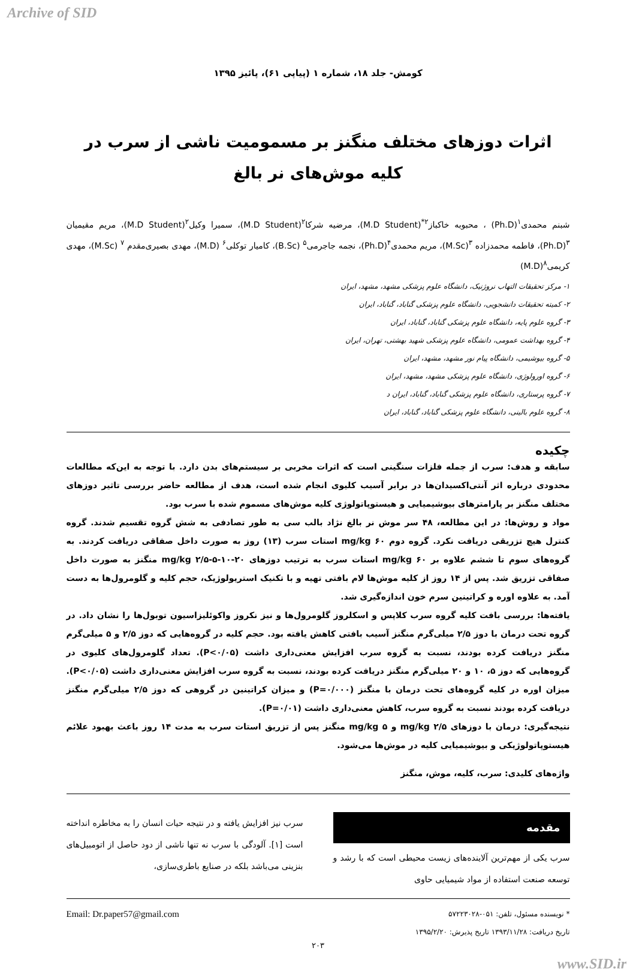Archive of SID
کومش- جلد ۱۸، شماره ۱ (پیاپی ۶۱)، پائیز ۱۳۹۵
اثرات دوزهای مختلف منگنز بر مسمومیت ناشی از سرب در کلیه موش‌های نر بالغ
شبنم محمدی<sup>۱</sup>(Ph.D) ، محبوبه خاکباز<sup>۲*</sup>(M.D Student)، مرضیه شرکا<sup>۲</sup>(M.D Student)، سمیرا وکیل<sup>۲</sup>(M.D Student)، مریم مقیمیان <sup>۳</sup>(Ph.D)، فاطمه محمدزاده <sup>۳</sup>(M.Sc)، مریم محمدی<sup>۴</sup>(Ph.D)، نجمه جاجرمی<sup>۵</sup> (B.Sc)، کامیار توکلی<sup>۶</sup> (M.D)، مهدی بصیری‌مقدم <sup>۷</sup> (M.Sc)، مهدی کریمی<sup>۸</sup>(M.D)
۱- مرکز تحقیقات التهاب نروژنیک، دانشگاه علوم پزشکی مشهد، مشهد، ایران
۲- کمیته تحقیقات دانشجویی، دانشگاه علوم پزشکی گناباد، گناباد، ایران
۳- گروه علوم پایه، دانشگاه علوم پزشکی گناباد، گناباد، ایران
۴- گروه بهداشت عمومی، دانشگاه علوم پزشکی شهید بهشتی، تهران، ایران
۵- گروه بیوشیمی، دانشگاه پیام نور مشهد، مشهد، ایران
۶- گروه اورولوژی، دانشگاه علوم پزشکی مشهد، مشهد، ایران
۷- گروه پرستاری، دانشگاه علوم پزشکی گناباد، گناباد، ایران د
۸- گروه علوم بالینی، دانشگاه علوم پزشکی گناباد، گناباد، ایران
چکیده
سابقه و هدف: سرب از جمله فلزات سنگینی است که اثرات مخربی بر سیستم‌های بدن دارد. با توجه به این‌که مطالعات محدودی درباره اثر آنتی‌اکسیدان‌ها در برابر آسیب کلیوی انجام شده است، هدف از مطالعه حاضر بررسی تاثیر دوزهای مختلف منگنز بر پارامترهای بیوشیمیایی و هیستوپاتولوژی کلیه موش‌های مسموم شده با سرب بود.
مواد و روش‌ها: در این مطالعه، ۴۸ سر موش نر بالغ نژاد بالب سی به طور تصادفی به شش گروه تقسیم شدند. گروه کنترل هیچ تزریقی دریافت نکرد. گروه دوم mg/kg ۶۰ استات سرب (۱۳) روز به صورت داخل صفاقی دریافت کردند. به گروه‌های سوم تا ششم علاوه بر mg/kg ۶۰ استات سرب به ترتیب دوزهای mg/kg ۲/۵-۵-۱۰-۲۰ منگنز به صورت داخل صفاقی تزریق شد. پس از ۱۴ روز از کلیه موش‌ها لام بافتی تهیه و با تکنیک استریولوژیک، حجم کلیه و گلومرول‌ها به دست آمد. به علاوه اوره و کراتینین سرم خون اندازه‌گیری شد.
یافته‌ها: بررسی بافت کلیه گروه سرب کلاپس و اسکلروز گلومرول‌ها و نیز نکروز واکوئلیزاسیون توبول‌ها را نشان داد. در گروه تحت درمان با دوز ۲/۵ میلی‌گرم منگنز آسیب بافتی کاهش یافته بود. حجم کلیه در گروه‌هایی که دوز ۲/۵ و ۵ میلی‌گرم منگنز دریافت کرده بودند، نسبت به گروه سرب افزایش معنی‌داری داشت (P<۰/۰۵). تعداد گلومرول‌های کلیوی در گروه‌هایی که دوز ۵، ۱۰ و ۲۰ میلی‌گرم منگنز دریافت کرده بودند، نسبت به گروه سرب افزایش معنی‌داری داشت (P<۰/۰۵). میزان اوره در کلیه گروه‌های تحت درمان با منگنز (P=۰/۰۰۰) و میزان کراتینین در گروهی که دوز ۲/۵ میلی‌گرم منگنز دریافت کرده بودند نسبت به گروه سرب، کاهش معنی‌داری داشت (P=۰/۰۱).
نتیجه‌گیری: درمان با دوزهای mg/kg ۲/۵ و mg/kg ۵ منگنز پس از تزریق استات سرب به مدت ۱۴ روز باعث بهبود علائم هیستوپاتولوژیکی و بیوشیمیایی کلیه در موش‌ها می‌شود.
واژه‌های کلیدی: سرب، کلیه، موش، منگنز
مقدمه
سرب یکی از مهم‌ترین آلاینده‌های زیست محیطی است که با رشد و توسعه صنعت استفاده از مواد شیمیایی حاوی
سرب نیز افزایش یافته و در نتیجه حیات انسان را به مخاطره انداخته است [۱]. آلودگی با سرب نه تنها ناشی از دود حاصل از اتومبیل‌های بنزینی می‌باشد بلکه در صنایع باطری‌سازی،
* نویسنده مسئول، تلفن: ۰۵۱-۵۷۲۲۳۰۲۸
تاریخ دریافت: ۱۳۹۳/۱۱/۲۸ تاریخ پذیرش: ۱۳۹۵/۲/۲۰
Email: Dr.paper57@gmail.com
۲۰۳
www.SID.ir